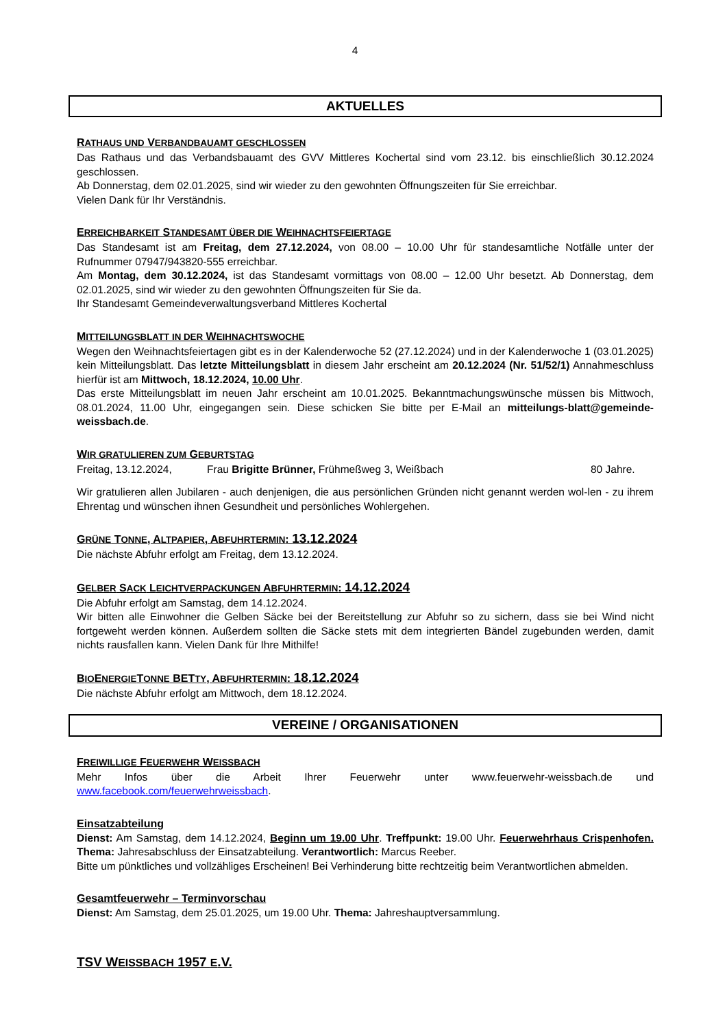4
AKTUELLES
RATHAUS UND VERBANDBAUAMT GESCHLOSSEN
Das Rathaus und das Verbandsbauamt des GVV Mittleres Kochertal sind vom 23.12. bis einschließlich 30.12.2024 geschlossen.
Ab Donnerstag, dem 02.01.2025, sind wir wieder zu den gewohnten Öffnungszeiten für Sie erreichbar.
Vielen Dank für Ihr Verständnis.
ERREICHBARKEIT STANDESAMT ÜBER DIE WEIHNACHTSFEIERTAGE
Das Standesamt ist am Freitag, dem 27.12.2024, von 08.00 – 10.00 Uhr für standesamtliche Notfälle unter der Rufnummer 07947/943820-555 erreichbar.
Am Montag, dem 30.12.2024, ist das Standesamt vormittags von 08.00 – 12.00 Uhr besetzt. Ab Donnerstag, dem 02.01.2025, sind wir wieder zu den gewohnten Öffnungszeiten für Sie da.
Ihr Standesamt Gemeindeverwaltungsverband Mittleres Kochertal
MITTEILUNGSBLATT IN DER WEIHNACHTSWOCHE
Wegen den Weihnachtsfeiertagen gibt es in der Kalenderwoche 52 (27.12.2024) und in der Kalenderwoche 1 (03.01.2025) kein Mitteilungsblatt. Das letzte Mitteilungsblatt in diesem Jahr erscheint am 20.12.2024 (Nr. 51/52/1) Annahmeschluss hierfür ist am Mittwoch, 18.12.2024, 10.00 Uhr.
Das erste Mitteilungsblatt im neuen Jahr erscheint am 10.01.2025. Bekanntmachungswünsche müssen bis Mittwoch, 08.01.2024, 11.00 Uhr, eingegangen sein. Diese schicken Sie bitte per E-Mail an mitteilungs-blatt@gemeinde-weissbach.de.
WIR GRATULIEREN ZUM GEBURTSTAG
Freitag, 13.12.2024, Frau Brigitte Brünner, Frühmeßweg 3, Weißbach 80 Jahre.
Wir gratulieren allen Jubilaren - auch denjenigen, die aus persönlichen Gründen nicht genannt werden wol-len - zu ihrem Ehrentag und wünschen ihnen Gesundheit und persönliches Wohlergehen.
GRÜNE TONNE, ALTPAPIER, ABFUHRTERMIN: 13.12.2024
Die nächste Abfuhr erfolgt am Freitag, dem 13.12.2024.
GELBER SACK LEICHTVERPACKUNGEN ABFUHRTERMIN: 14.12.2024
Die Abfuhr erfolgt am Samstag, dem 14.12.2024.
Wir bitten alle Einwohner die Gelben Säcke bei der Bereitstellung zur Abfuhr so zu sichern, dass sie bei Wind nicht fortgeweht werden können. Außerdem sollten die Säcke stets mit dem integrierten Bändel zugebunden werden, damit nichts rausfallen kann. Vielen Dank für Ihre Mithilfe!
BIOENERGIETONNE BETTY, ABFUHRTERMIN: 18.12.2024
Die nächste Abfuhr erfolgt am Mittwoch, dem 18.12.2024.
VEREINE / ORGANISATIONEN
FREIWILLIGE FEUERWEHR WEISSBACH
Mehr Infos über die Arbeit Ihrer Feuerwehr unter www.feuerwehr-weissbach.de und www.facebook.com/feuerwehrweissbach.
Einsatzabteilung
Dienst: Am Samstag, dem 14.12.2024, Beginn um 19.00 Uhr. Treffpunkt: 19.00 Uhr. Feuerwehrhaus Crispenhofen. Thema: Jahresabschluss der Einsatzabteilung. Verantwortlich: Marcus Reeber.
Bitte um pünktliches und vollzähliges Erscheinen! Bei Verhinderung bitte rechtzeitig beim Verantwortlichen abmelden.
Gesamtfeuerwehr – Terminvorschau
Dienst: Am Samstag, dem 25.01.2025, um 19.00 Uhr. Thema: Jahreshauptversammlung.
TSV WEISSBACH 1957 E.V.